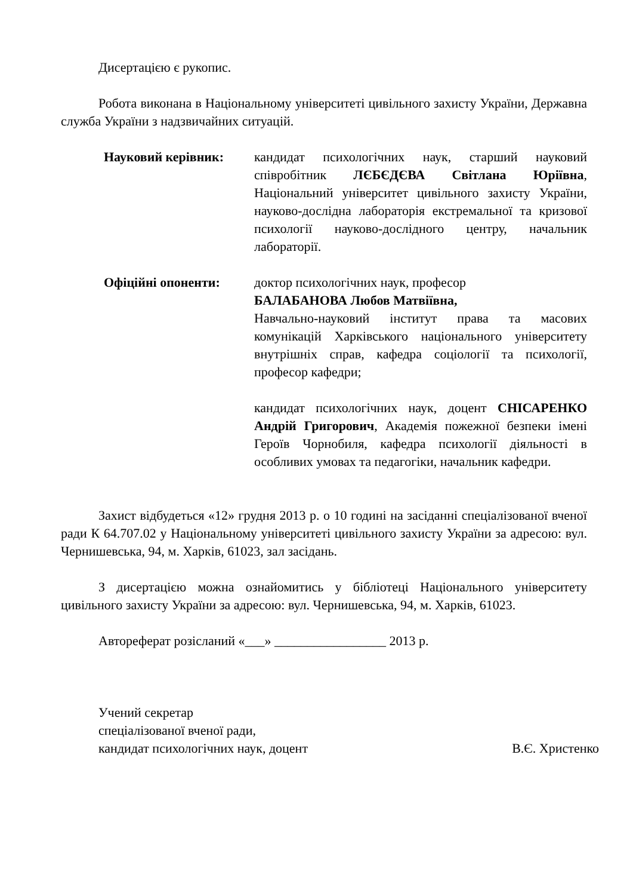Дисертацією є рукопис.
Робота виконана в Національному університеті цивільного захисту України, Державна служба України з надзвичайних ситуацій.
Науковий керівник: кандидат психологічних наук, старший науковий співробітник ЛЄБЄДЄВА Світлана Юріївна, Національний університет цивільного захисту України, науково-дослідна лабораторія екстремальної та кризової психології науково-дослідного центру, начальник лабораторії.
Офіційні опоненти: доктор психологічних наук, професор
БАЛАБАНОВА Любов Матвіївна,
Навчально-науковий інститут права та масових комунікацій Харківського національного університету внутрішніх справ, кафедра соціології та психології, професор кафедри;
кандидат психологічних наук, доцент СНІСАРЕНКО Андрій Григорович, Академія пожежної безпеки імені Героїв Чорнобиля, кафедра психології діяльності в особливих умовах та педагогіки, начальник кафедри.
Захист відбудеться «12» грудня 2013 р. о 10 годині на засіданні спеціалізованої вченої ради К 64.707.02 у Національному університеті цивільного захисту України за адресою: вул. Чернишевська, 94, м. Харків, 61023, зал засідань.
З дисертацією можна ознайомитись у бібліотеці Національного університету цивільного захисту України за адресою: вул. Чернишевська, 94, м. Харків, 61023.
Автореферат розісланий «___» _________________ 2013 р.
Учений секретар
спеціалізованої вченої ради,
кандидат психологічних наук, доцент В.Є. Христенко